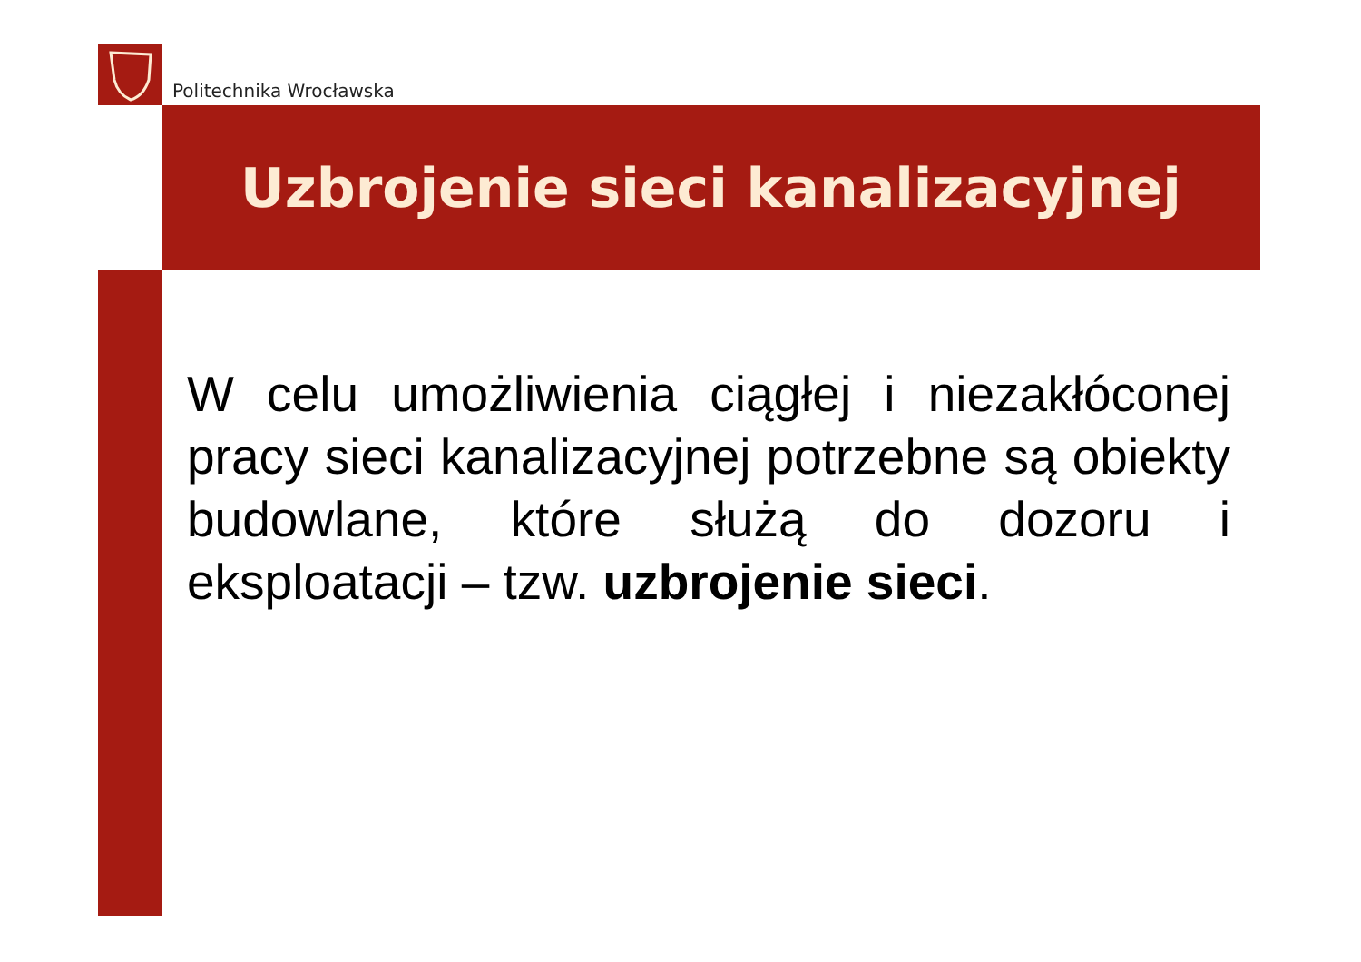Politechnika Wrocławska
Uzbrojenie sieci kanalizacyjnej
W celu umożliwienia ciągłej i niezakłóconej pracy sieci kanalizacyjnej potrzebne są obiekty budowlane, które służą do dozoru i eksploatacji – tzw. uzbrojenie sieci.